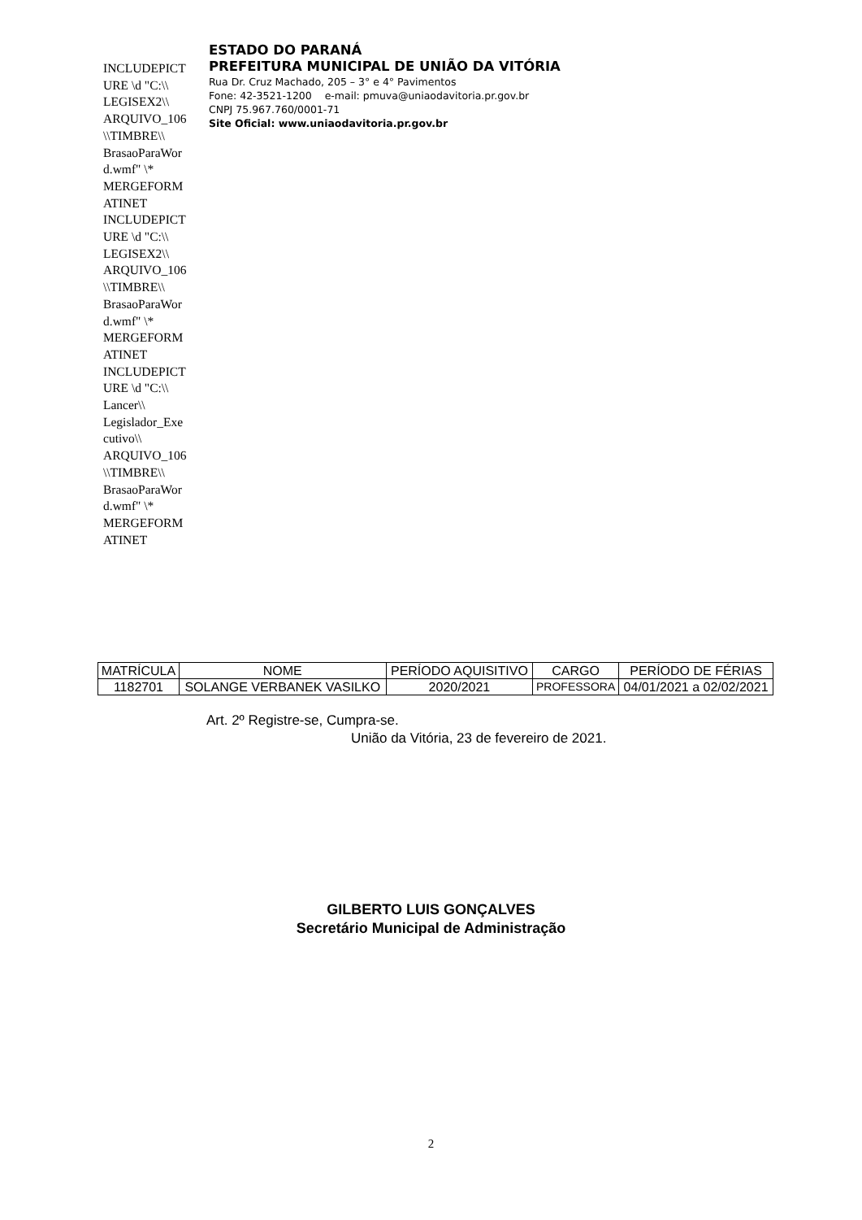INCLUDEPICT URE \d "C:\\ LEGISEX2\\ ARQUIVO_106 \\TIMBRE\\ BrasaoParaWor d.wmf" \* MERGEFORM ATINET INCLUDEPICT URE \d "C:\\ LEGISEX2\\ ARQUIVO_106 \\TIMBRE\\ BrasaoParaWor d.wmf" \* MERGEFORM ATINET INCLUDEPICT URE \d "C:\\ Lancer\\ Legislador_Exe cutivo\\ ARQUIVO_106 \\TIMBRE\\ BrasaoParaWor d.wmf" \* MERGEFORM ATINET
ESTADO DO PARANÁ
PREFEITURA MUNICIPAL DE UNIÃO DA VITÓRIA
Rua Dr. Cruz Machado, 205 – 3° e 4° Pavimentos
Fone: 42-3521-1200 e-mail: pmuva@uniaodavitoria.pr.gov.br
CNPJ 75.967.760/0001-71
Site Oficial: www.uniaodavitoria.pr.gov.br
| MATRÍCULA | NOME | PERÍODO AQUISITIVO | CARGO | PERÍODO DE FÉRIAS |
| --- | --- | --- | --- | --- |
| 1182701 | SOLANGE VERBANEK VASILKO | 2020/2021 | PROFESSORA | 04/01/2021 a 02/02/2021 |
Art. 2º Registre-se, Cumpra-se.
União da Vitória, 23 de fevereiro de 2021.
GILBERTO LUIS GONÇALVES
Secretário Municipal de Administração
2